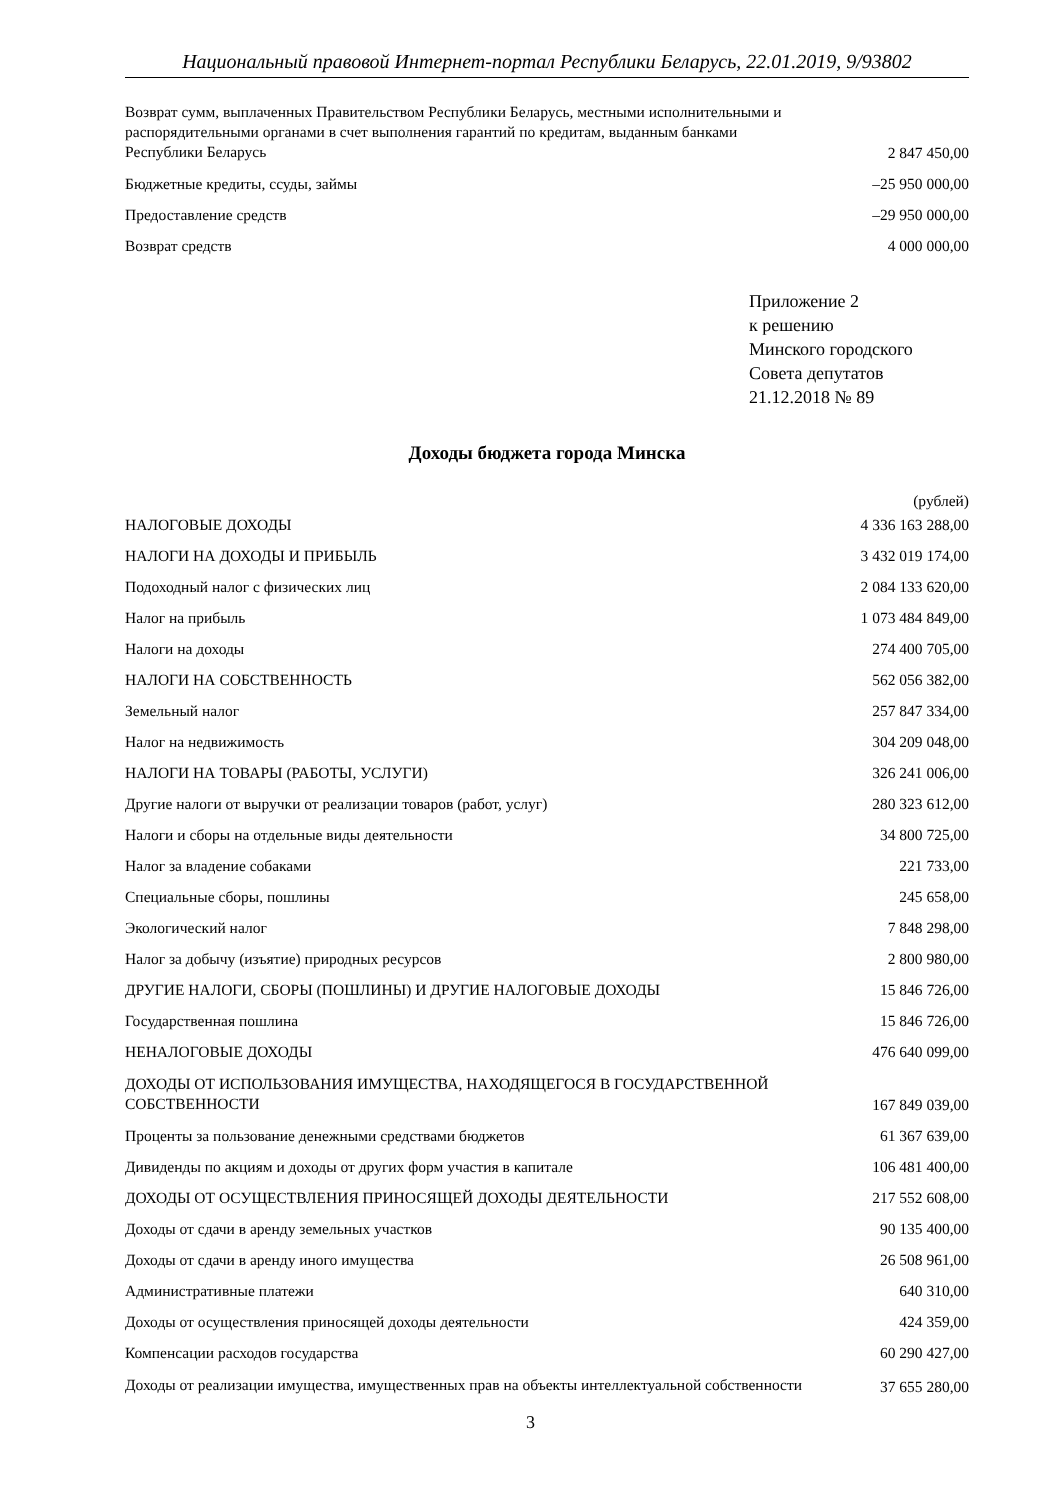Национальный правовой Интернет-портал Республики Беларусь, 22.01.2019, 9/93802
| Возврат сумм, выплаченных Правительством Республики Беларусь, местными исполнительными и распорядительными органами в счет выполнения гарантий по кредитам, выданным банками Республики Беларусь | 2 847 450,00 |
| Бюджетные кредиты, ссуды, займы | –25 950 000,00 |
| Предоставление средств | –29 950 000,00 |
| Возврат средств | 4 000 000,00 |
Приложение 2
к решению
Минского городского
Совета депутатов
21.12.2018 № 89
Доходы бюджета города Минска
(рублей)
| НАЛОГОВЫЕ ДОХОДЫ | 4 336 163 288,00 |
| НАЛОГИ НА ДОХОДЫ И ПРИБЫЛЬ | 3 432 019 174,00 |
| Подоходный налог с физических лиц | 2 084 133 620,00 |
| Налог на прибыль | 1 073 484 849,00 |
| Налоги на доходы | 274 400 705,00 |
| НАЛОГИ НА СОБСТВЕННОСТЬ | 562 056 382,00 |
| Земельный налог | 257 847 334,00 |
| Налог на недвижимость | 304 209 048,00 |
| НАЛОГИ НА ТОВАРЫ (РАБОТЫ, УСЛУГИ) | 326 241 006,00 |
| Другие налоги от выручки от реализации товаров (работ, услуг) | 280 323 612,00 |
| Налоги и сборы на отдельные виды деятельности | 34 800 725,00 |
| Налог за владение собаками | 221 733,00 |
| Специальные сборы, пошлины | 245 658,00 |
| Экологический налог | 7 848 298,00 |
| Налог за добычу (изъятие) природных ресурсов | 2 800 980,00 |
| ДРУГИЕ НАЛОГИ, СБОРЫ (ПОШЛИНЫ) И ДРУГИЕ НАЛОГОВЫЕ ДОХОДЫ | 15 846 726,00 |
| Государственная пошлина | 15 846 726,00 |
| НЕНАЛОГОВЫЕ ДОХОДЫ | 476 640 099,00 |
| ДОХОДЫ ОТ ИСПОЛЬЗОВАНИЯ ИМУЩЕСТВА, НАХОДЯЩЕГОСЯ В ГОСУДАРСТВЕННОЙ СОБСТВЕННОСТИ | 167 849 039,00 |
| Проценты за пользование денежными средствами бюджетов | 61 367 639,00 |
| Дивиденды по акциям и доходы от других форм участия в капитале | 106 481 400,00 |
| ДОХОДЫ ОТ ОСУЩЕСТВЛЕНИЯ ПРИНОСЯЩЕЙ ДОХОДЫ ДЕЯТЕЛЬНОСТИ | 217 552 608,00 |
| Доходы от сдачи в аренду земельных участков | 90 135 400,00 |
| Доходы от сдачи в аренду иного имущества | 26 508 961,00 |
| Административные платежи | 640 310,00 |
| Доходы от осуществления приносящей доходы деятельности | 424 359,00 |
| Компенсации расходов государства | 60 290 427,00 |
| Доходы от реализации имущества, имущественных прав на объекты интеллектуальной собственности | 37 655 280,00 |
3